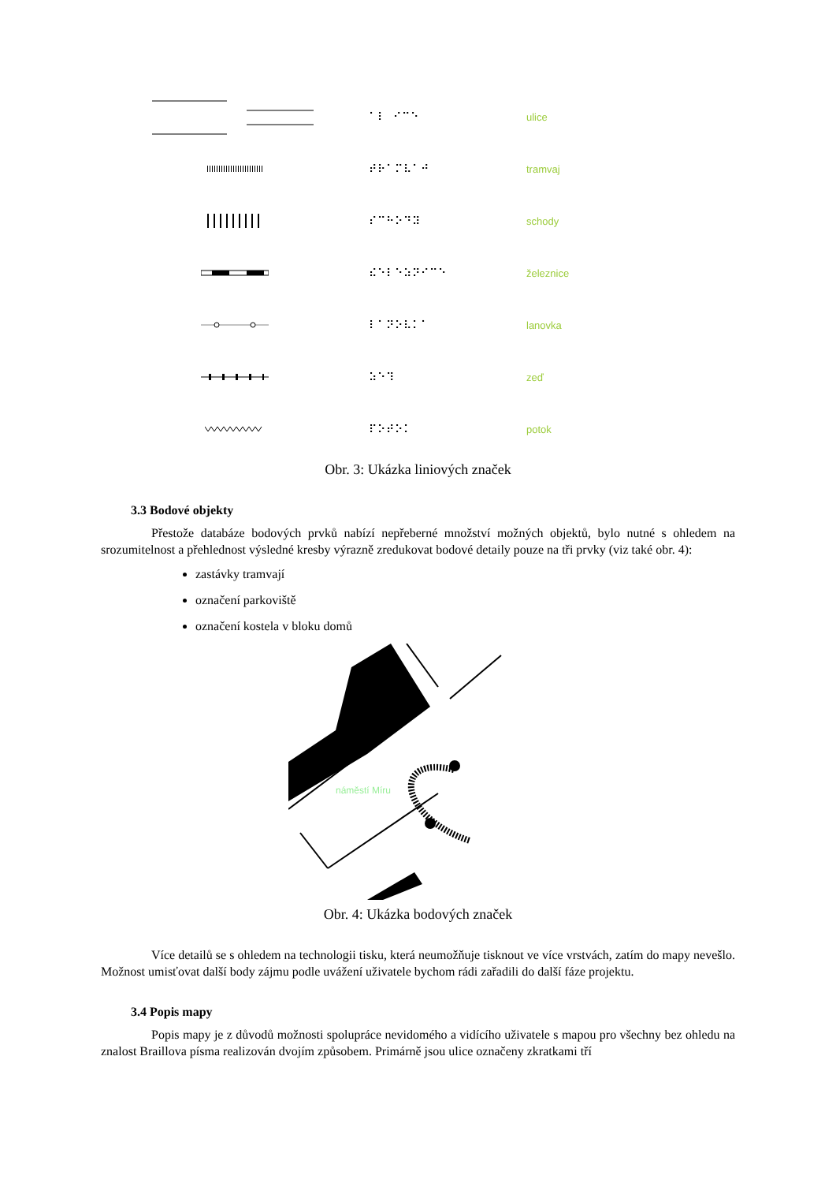⠁⠇ ⠊⠉⠑ ulice
⠞⠗⠁⠍⠧⠁⠚ tramvaj
⠎⠉⠓⠕⠙⠽ schody
⠮⠑⠇⠑⠵⠝⠊⠉⠑ železnice
⠇⠁⠝⠕⠧⠅⠁ lanovka
⠵⠑⠹ zeď
⠏⠕⠞⠕⠅ potok
Obr. 3: Ukázka liniových značek
3.3 Bodové objekty
Přestože databáze bodových prvků nabízí nepřeberné množství možných objektů, bylo nutné s ohledem na srozumitelnost a přehlednost výsledné kresby výrazně zredukovat bodové detaily pouze na tři prvky (viz také obr. 4):
zastávky tramvají
označení parkoviště
označení kostela v bloku domů
náměstí Míru
Obr. 4: Ukázka bodových značek
Více detailů se s ohledem na technologii tisku, která neumožňuje tisknout ve více vrstvách, zatím do mapy nevešlo. Možnost umisťovat další body zájmu podle uvážení uživatele bychom rádi zařadili do další fáze projektu.
3.4 Popis mapy
Popis mapy je z důvodů možnosti spolupráce nevidomého a vidícího uživatele s mapou pro všechny bez ohledu na znalost Braillova písma realizován dvojím způsobem. Primárně jsou ulice označeny zkratkami tří